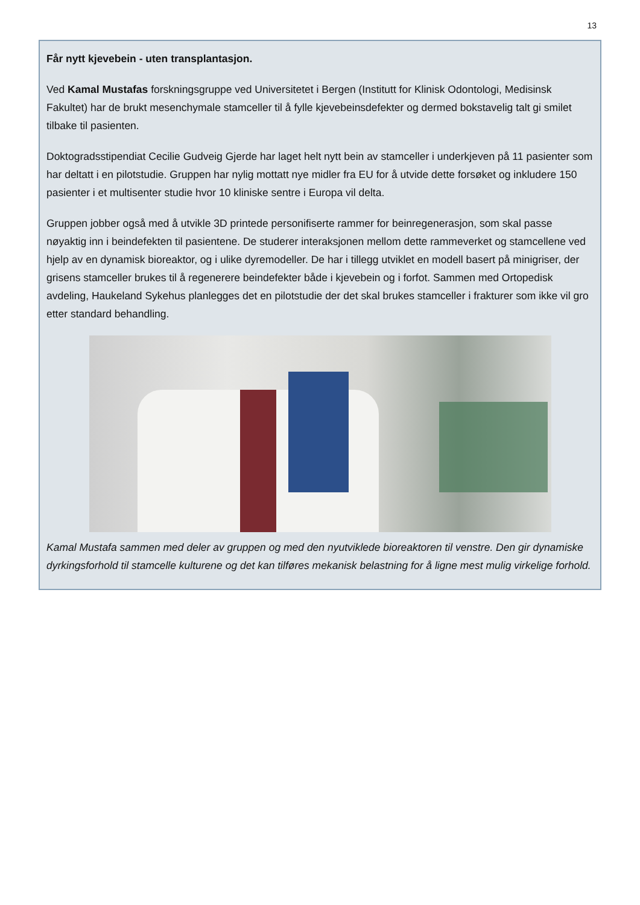13
Får nytt kjevebein - uten transplantasjon.
Ved Kamal Mustafas forskningsgruppe ved Universitetet i Bergen (Institutt for Klinisk Odontologi, Medisinsk Fakultet) har de brukt mesenchymale stamceller til å fylle kjevebeinsdefekter og dermed bokstavelig talt gi smilet tilbake til pasienten.
Doktogradsstipendiat Cecilie Gudveig Gjerde har laget helt nytt bein av stamceller i underkjeven på 11 pasienter som har deltatt i en pilotstudie. Gruppen har nylig mottatt nye midler fra EU for å utvide dette forsøket og inkludere 150 pasienter i et multisenter studie hvor 10 kliniske sentre i Europa vil delta.
Gruppen jobber også med å utvikle 3D printede personifiserte rammer for beinregenerasjon, som skal passe nøyaktig inn i beindefekten til pasientene. De studerer interaksjonen mellom dette rammeverket og stamcellene ved hjelp av en dynamisk bioreaktor, og i ulike dyremodeller. De har i tillegg utviklet en modell basert på minigriser, der grisens stamceller brukes til å regenerere beindefekter både i kjevebein og i forfot. Sammen med Ortopedisk avdeling, Haukeland Sykehus planlegges det en pilotstudie der det skal brukes stamceller i frakturer som ikke vil gro etter standard behandling.
Kamal Mustafa sammen med deler av gruppen og med den nyutviklede bioreaktoren til venstre. Den gir dynamiske dyrkingsforhold til stamcelle kulturene og det kan tilføres mekanisk belastning for å ligne mest mulig virkelige forhold.